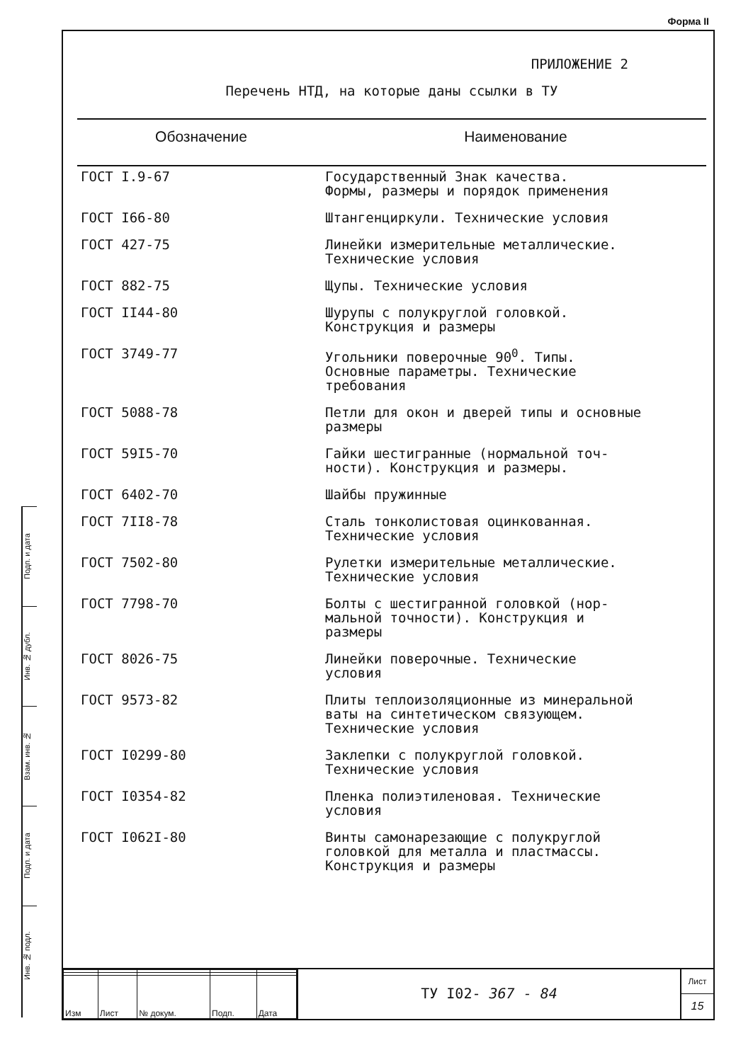Форма II
Подп. и дата
Инв. № дубл.
Взам. инв. №
Подп. и дата
Инв. № подл.
ПРИЛОЖЕНИЕ 2
Перечень НТД, на которые даны ссылки в ТУ
| Обозначение | Наименование |
| --- | --- |
| ГОСТ I.9-67 | Государственный Знак качества. Формы, размеры и порядок применения |
| ГОСТ I66-80 | Штангенциркули. Технические условия |
| ГОСТ 427-75 | Линейки измерительные металлические. Технические условия |
| ГОСТ 882-75 | Щупы. Технические условия |
| ГОСТ II44-80 | Шурупы с полукруглой головкой. Конструкция и размеры |
| ГОСТ 3749-77 | Угольники поверочные 90<sup>0</sup>. Типы. Основные параметры. Технические требования |
| ГОСТ 5088-78 | Петли для окон и дверей типы и основные размеры |
| ГОСТ 59I5-70 | Гайки шестигранные (нормальной точ- ности). Конструкция и размеры. |
| ГОСТ 6402-70 | Шайбы пружинные |
| ГОСТ 7II8-78 | Сталь тонколистовая оцинкованная. Технические условия |
| ГОСТ 7502-80 | Рулетки измерительные металлические. Технические условия |
| ГОСТ 7798-70 | Болты с шестигранной головкой (нор- мальной точности). Конструкция и размеры |
| ГОСТ 8026-75 | Линейки поверочные. Технические условия |
| ГОСТ 9573-82 | Плиты теплоизоляционные из минеральной ваты на синтетическом связующем. Технические условия |
| ГОСТ I0299-80 | Заклепки с полукруглой головкой. Технические условия |
| ГОСТ I0354-82 | Пленка полиэтиленовая. Технические условия |
| ГОСТ I062I-80 | Винты самонарезающие с полукруглой головкой для металла и пластмассы. Конструкция и размеры |
| Изм | Лист | № докум. | Подп. | Дата |
ТУ I02- 367 - 84
Лист
15